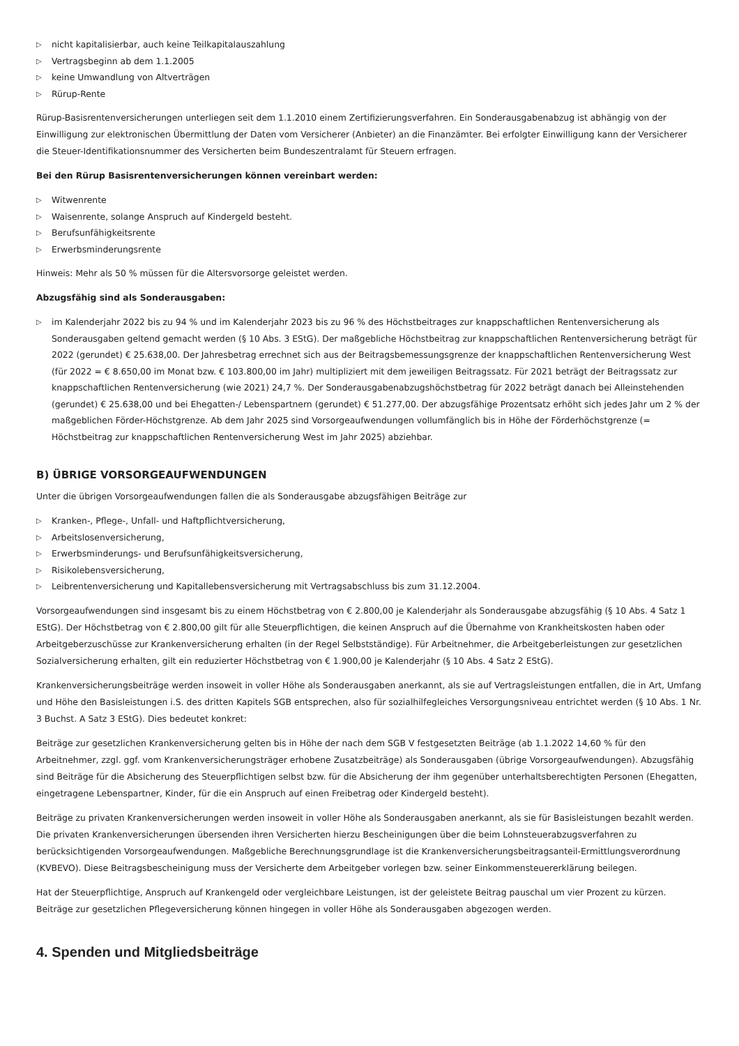▷ nicht kapitalisierbar, auch keine Teilkapitalauszahlung
▷ Vertragsbeginn ab dem 1.1.2005
▷ keine Umwandlung von Altverträgen
▷ Rürup-Rente
Rürup-Basisrentenversicherungen unterliegen seit dem 1.1.2010 einem Zertifizierungsverfahren. Ein Sonderausgabenabzug ist abhängig von der Einwilligung zur elektronischen Übermittlung der Daten vom Versicherer (Anbieter) an die Finanzämter. Bei erfolgter Einwilligung kann der Versicherer die Steuer-Identifikationsnummer des Versicherten beim Bundeszentralamt für Steuern erfragen.
Bei den Rürup Basisrentenversicherungen können vereinbart werden:
▷ Witwenrente
▷ Waisenrente, solange Anspruch auf Kindergeld besteht.
▷ Berufsunfähigkeitsrente
▷ Erwerbsminderungsrente
Hinweis: Mehr als 50 % müssen für die Altersvorsorge geleistet werden.
Abzugsfähig sind als Sonderausgaben:
▷ im Kalenderjahr 2022 bis zu 94 % und im Kalenderjahr 2023 bis zu 96 % des Höchstbeitrages zur knappschaftlichen Rentenversicherung als Sonderausgaben geltend gemacht werden (§ 10 Abs. 3 EStG). Der maßgebliche Höchstbeitrag zur knappschaftlichen Rentenversicherung beträgt für 2022 (gerundet) € 25.638,00. Der Jahresbetrag errechnet sich aus der Beitragsbemessungsgrenze der knappschaftlichen Rentenversicherung West (für 2022 = € 8.650,00 im Monat bzw. € 103.800,00 im Jahr) multipliziert mit dem jeweiligen Beitragssatz. Für 2021 beträgt der Beitragssatz zur knappschaftlichen Rentenversicherung (wie 2021) 24,7 %. Der Sonderausgabenabzugshöchstbetrag für 2022 beträgt danach bei Alleinstehenden (gerundet) € 25.638,00 und bei Ehegatten-/ Lebenspartnern (gerundet) € 51.277,00. Der abzugsfähige Prozentsatz erhöht sich jedes Jahr um 2 % der maßgeblichen Förder-Höchstgrenze. Ab dem Jahr 2025 sind Vorsorgeaufwendungen vollumfänglich bis in Höhe der Förderhöchstgrenze (= Höchstbeitrag zur knappschaftlichen Rentenversicherung West im Jahr 2025) abziehbar.
B) ÜBRIGE VORSORGEAUFWENDUNGEN
Unter die übrigen Vorsorgeaufwendungen fallen die als Sonderausgabe abzugsfähigen Beiträge zur
▷ Kranken-, Pflege-, Unfall- und Haftpflichtversicherung,
▷ Arbeitslosenversicherung,
▷ Erwerbsminderungs- und Berufsunfähigkeitsversicherung,
▷ Risikolebensversicherung,
▷ Leibrentenversicherung und Kapitallebensversicherung mit Vertragsabschluss bis zum 31.12.2004.
Vorsorgeaufwendungen sind insgesamt bis zu einem Höchstbetrag von € 2.800,00 je Kalenderjahr als Sonderausgabe abzugsfähig (§ 10 Abs. 4 Satz 1 EStG). Der Höchstbetrag von € 2.800,00 gilt für alle Steuerpflichtigen, die keinen Anspruch auf die Übernahme von Krankheitskosten haben oder Arbeitgeberzuschüsse zur Krankenversicherung erhalten (in der Regel Selbstständige). Für Arbeitnehmer, die Arbeitgeberleistungen zur gesetzlichen Sozialversicherung erhalten, gilt ein reduzierter Höchstbetrag von € 1.900,00 je Kalenderjahr (§ 10 Abs. 4 Satz 2 EStG).
Krankenversicherungsbeiträge werden insoweit in voller Höhe als Sonderausgaben anerkannt, als sie auf Vertragsleistungen entfallen, die in Art, Umfang und Höhe den Basisleistungen i.S. des dritten Kapitels SGB entsprechen, also für sozialhilfegleiches Versorgungsniveau entrichtet werden (§ 10 Abs. 1 Nr. 3 Buchst. A Satz 3 EStG). Dies bedeutet konkret:
Beiträge zur gesetzlichen Krankenversicherung gelten bis in Höhe der nach dem SGB V festgesetzten Beiträge (ab 1.1.2022 14,60 % für den Arbeitnehmer, zzgl. ggf. vom Krankenversicherungsträger erhobene Zusatzbeiträge) als Sonderausgaben (übrige Vorsorgeaufwendungen). Abzugsfähig sind Beiträge für die Absicherung des Steuerpflichtigen selbst bzw. für die Absicherung der ihm gegenüber unterhaltsberechtigten Personen (Ehegatten, eingetragene Lebenspartner, Kinder, für die ein Anspruch auf einen Freibetrag oder Kindergeld besteht).
Beiträge zu privaten Krankenversicherungen werden insoweit in voller Höhe als Sonderausgaben anerkannt, als sie für Basisleistungen bezahlt werden. Die privaten Krankenversicherungen übersenden ihren Versicherten hierzu Bescheinigungen über die beim Lohnsteuerabzugsverfahren zu berücksichtigenden Vorsorgeaufwendungen. Maßgebliche Berechnungsgrundlage ist die Krankenversicherungsbeitragsanteil-Ermittlungsverordnung (KVBEVO). Diese Beitragsbescheinigung muss der Versicherte dem Arbeitgeber vorlegen bzw. seiner Einkommensteuererklärung beilegen.
Hat der Steuerpflichtige, Anspruch auf Krankengeld oder vergleichbare Leistungen, ist der geleistete Beitrag pauschal um vier Prozent zu kürzen. Beiträge zur gesetzlichen Pflegeversicherung können hingegen in voller Höhe als Sonderausgaben abgezogen werden.
4. Spenden und Mitgliedsbeiträge